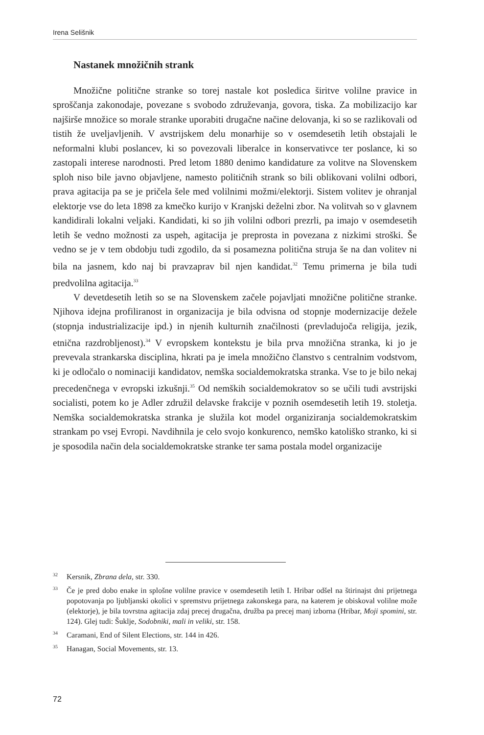Irena Selišnik
Nastanek množičnih strank
Množične politične stranke so torej nastale kot posledica širitve volilne pravice in sproščanja zakonodaje, povezane s svobodo združevanja, govora, tiska. Za mobilizacijo kar najširše množice so morale stranke uporabiti drugačne načine delovanja, ki so se razlikovali od tistih že uveljavljenih. V avstrijskem delu monarhije so v osemdesetih letih obstajali le neformalni klubi poslancev, ki so povezovali liberalce in konservativce ter poslance, ki so zastopali interese narodnosti. Pred letom 1880 denimo kandidature za volitve na Slovenskem sploh niso bile javno objavljene, namesto političnih strank so bili oblikovani volilni odbori, prava agitacija pa se je pričela šele med volilnimi možmi/elektorji. Sistem volitev je ohranjal elektorje vse do leta 1898 za kmečko kurijo v Kranjski deželni zbor. Na volitvah so v glavnem kandidirali lokalni veljaki. Kandidati, ki so jih volilni odbori prezrli, pa imajo v osemdesetih letih še vedno možnosti za uspeh, agitacija je preprosta in povezana z nizkimi stroški. Še vedno se je v tem obdobju tudi zgodilo, da si posamezna politična struja še na dan volitev ni bila na jasnem, kdo naj bi pravzaprav bil njen kandidat.<sup>32</sup> Temu primerna je bila tudi predvolilna agitacija.<sup>33</sup>
V devetdesetih letih so se na Slovenskem začele pojavljati množične politične stranke. Njihova idejna profiliranost in organizacija je bila odvisna od stopnje modernizacije dežele (stopnja industrializacije ipd.) in njenih kulturnih značilnosti (prevladujoča religija, jezik, etnična razdrobljenost).<sup>34</sup> V evropskem kontekstu je bila prva množična stranka, ki jo je prevevala strankarska disciplina, hkrati pa je imela množično članstvo s centralnim vodstvom, ki je odločalo o nominaciji kandidatov, nemška socialdemokratska stranka. Vse to je bilo nekaj precedenčnega v evropski izkušnji.<sup>35</sup> Od nemških socialdemokratov so se učili tudi avstrijski socialisti, potem ko je Adler združil delavske frakcije v poznih osemdesetih letih 19. stoletja. Nemška socialdemokratska stranka je služila kot model organiziranja socialdemokratskim strankam po vsej Evropi. Navdihnila je celo svojo konkurenco, nemško katoliško stranko, ki si je sposodila način dela socialdemokratske stranke ter sama postala model organizacije
<sup>32</sup> Kersnik, Zbrana dela, str. 330.
<sup>33</sup> Če je pred dobo enake in splošne volilne pravice v osemdesetih letih I. Hribar odšel na štirinajst dni prijetnega popotovanja po ljubljanski okolici v spremstvu prijetnega zakonskega para, na katerem je obiskoval volilne može (elektorje), je bila tovrstna agitacija zdaj precej drugačna, družba pa precej manj izborna (Hribar, Moji spomini, str. 124). Glej tudi: Šuklje, Sodobniki, mali in veliki, str. 158.
<sup>34</sup> Caramani, End of Silent Elections, str. 144 in 426.
<sup>35</sup> Hanagan, Social Movements, str. 13.
72